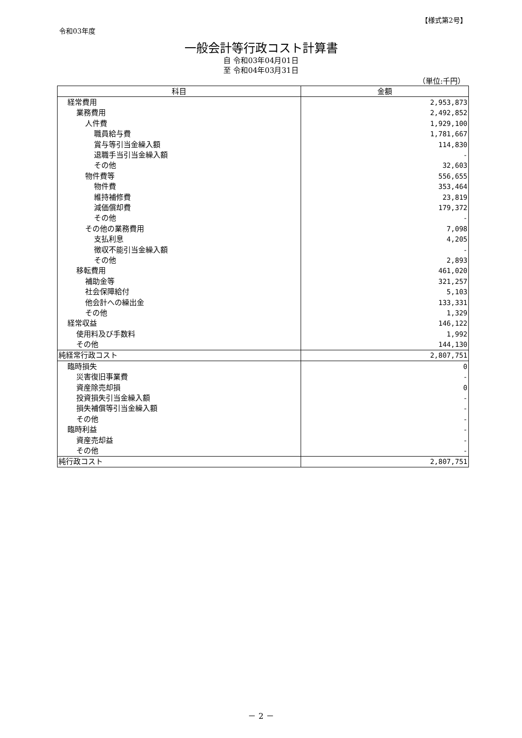【様式第2号】
令和03年度
一般会計等行政コスト計算書
自 令和03年04月01日
至 令和04年03月31日
（単位:千円）
| 科目 | 金額 |
| --- | --- |
| 経常費用 | 2,953,873 |
| 業務費用 | 2,492,852 |
| 人件費 | 1,929,100 |
| 職員給与費 | 1,781,667 |
| 賞与等引当金繰入額 | 114,830 |
| 退職手当引当金繰入額 | - |
| その他 | 32,603 |
| 物件費等 | 556,655 |
| 物件費 | 353,464 |
| 維持補修費 | 23,819 |
| 減価償却費 | 179,372 |
| その他 | - |
| その他の業務費用 | 7,098 |
| 支払利息 | 4,205 |
| 徴収不能引当金繰入額 | - |
| その他 | 2,893 |
| 移転費用 | 461,020 |
| 補助金等 | 321,257 |
| 社会保障給付 | 5,103 |
| 他会計への繰出金 | 133,331 |
| その他 | 1,329 |
| 経常収益 | 146,122 |
| 使用料及び手数料 | 1,992 |
| その他 | 144,130 |
| 純経常行政コスト | 2,807,751 |
| 臨時損失 | 0 |
| 災害復旧事業費 | - |
| 資産除売却損 | 0 |
| 投資損失引当金繰入額 | - |
| 損失補償等引当金繰入額 | - |
| その他 | - |
| 臨時利益 | - |
| 資産売却益 | - |
| その他 | - |
| 純行政コスト | 2,807,751 |
－ 2 －